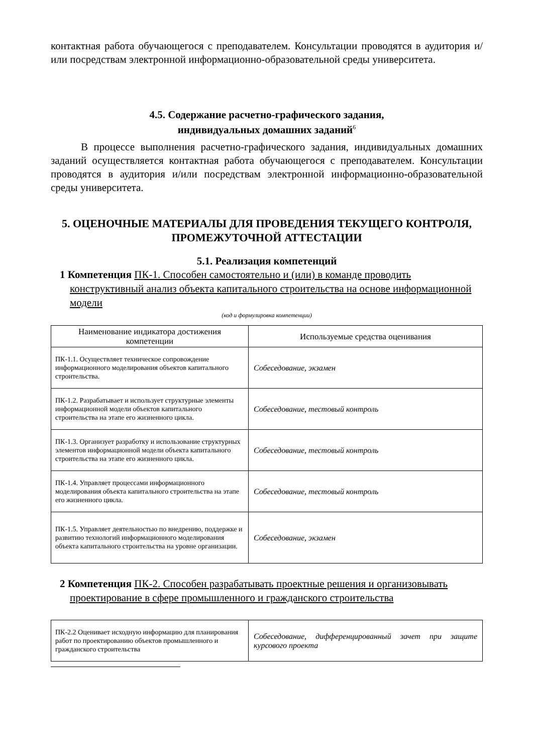контактная работа обучающегося с преподавателем. Консультации проводятся в аудитория и/или посредствам электронной информационно-образовательной среды университета.
4.5. Содержание расчетно-графического задания,
индивидуальных домашних заданий<sup>6</sup>
В процессе выполнения расчетно-графического задания, индивидуальных домашних заданий осуществляется контактная работа обучающегося с преподавателем. Консультации проводятся в аудитория и/или посредствам электронной информационно-образовательной среды университета.
5. ОЦЕНОЧНЫЕ МАТЕРИАЛЫ ДЛЯ ПРОВЕДЕНИЯ ТЕКУЩЕГО КОНТРОЛЯ, ПРОМЕЖУТОЧНОЙ АТТЕСТАЦИИ
5.1. Реализация компетенций
1 Компетенция ПК-1. Способен самостоятельно и (или) в команде проводить конструктивный анализ объекта капитального строительства на основе информационной модели
(код и формулировка компетенции)
| Наименование индикатора достижения компетенции | Используемые средства оценивания |
| --- | --- |
| ПК-1.1. Осуществляет техническое сопровождение информационного моделирования объектов капитального строительства. | Собеседование, экзамен |
| ПК-1.2. Разрабатывает и использует структурные элементы информационной модели объектов капитального строительства на этапе его жизненного цикла. | Собеседование, тестовый контроль |
| ПК-1.3. Организует разработку и использование структурных элементов информационной модели объекта капитального строительства на этапе его жизненного цикла. | Собеседование, тестовый контроль |
| ПК-1.4. Управляет процессами информационного моделирования объекта капитального строительства на этапе его жизненного цикла. | Собеседование, тестовый контроль |
| ПК-1.5. Управляет деятельностью по внедрению, поддержке и развитию технологий информационного моделирования объекта капитального строительства на уровне организации. | Собеседование, экзамен |
2 Компетенция ПК-2. Способен разрабатывать проектные решения и организовывать проектирование в сфере промышленного и гражданского строительства
| ПК-2.2 Оценивает исходную информацию для планирования работ по проектированию объектов промышленного и гражданского строительства | Собеседование, дифференцированный зачет при защите курсового проекта |